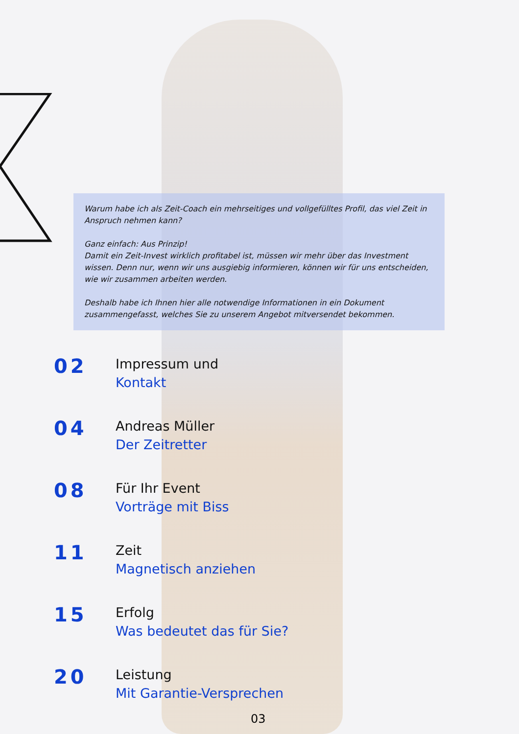Warum habe ich als Zeit-Coach ein mehrseitiges und vollgefülltes Profil, das viel Zeit in Anspruch nehmen kann?
Ganz einfach: Aus Prinzip!
Damit ein Zeit-Invest wirklich profitabel ist, müssen wir mehr über das Investment wissen. Denn nur, wenn wir uns ausgiebig informieren, können wir für uns entscheiden, wie wir zusammen arbeiten werden.
Deshalb habe ich Ihnen hier alle notwendige Informationen in ein Dokument zusammengefasst, welches Sie zu unserem Angebot mitversendet bekommen.
02
Impressum und
Kontakt
04
Andreas Müller
Der Zeitretter
08
Für Ihr Event
Vorträge mit Biss
11
Zeit
Magnetisch anziehen
15
Erfolg
Was bedeutet das für Sie?
20
Leistung
Mit Garantie-Versprechen
03